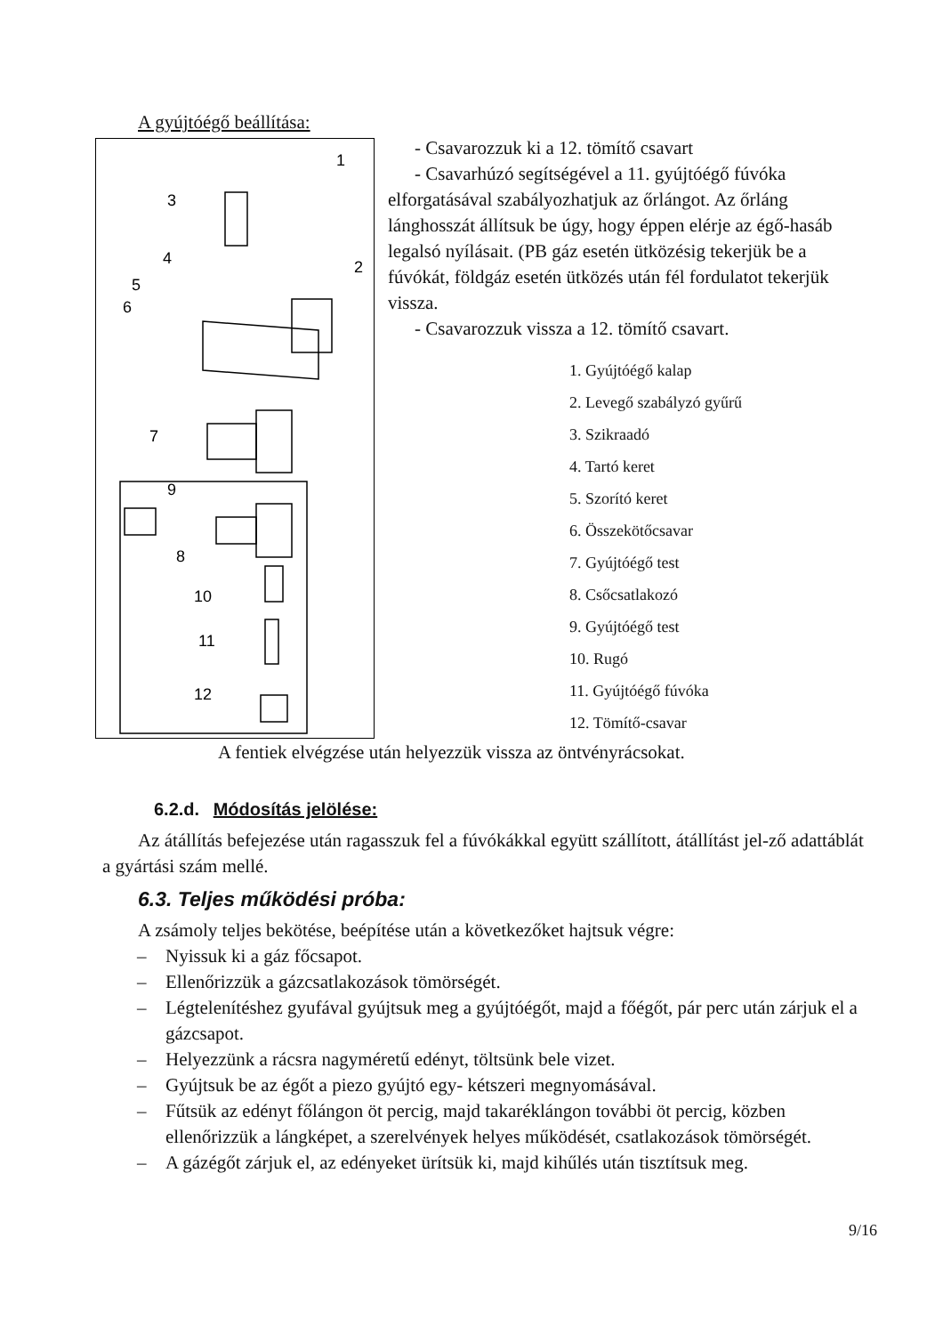A gyújtóégő beállítása:
1
3
2
4
5
6
7
9
8
10
11
12
- Csavarozzuk ki a 12. tömítő csavart
- Csavarhúzó segítségével a 11. gyújtóégő fúvóka elforgatásával szabályozhatjuk az őrlángot. Az őrláng lánghosszát állítsuk be úgy, hogy éppen elérje az égő-hasáb legalsó nyílásait. (PB gáz esetén ütközésig tekerjük be a fúvókát, földgáz esetén ütközés után fél fordulatot tekerjük vissza.
- Csavarozzuk vissza a 12. tömítő csavart.
1. Gyújtóégő kalap
2. Levegő szabályzó gyűrű
3. Szikraadó
4. Tartó keret
5. Szorító keret
6. Összekötőcsavar
7. Gyújtóégő test
8. Csőcsatlakozó
9. Gyújtóégő test
10. Rugó
11. Gyújtóégő fúvóka
12. Tömítő-csavar
A fentiek elvégzése után helyezzük vissza az öntvényrácsokat.
6.2.d. Módosítás jelölése:
Az átállítás befejezése után ragasszuk fel a fúvókákkal együtt szállított, átállítást jel-ző adattáblát a gyártási szám mellé.
6.3. Teljes működési próba:
A zsámoly teljes bekötése, beépítése után a következőket hajtsuk végre:
– Nyissuk ki a gáz főcsapot.
– Ellenőrizzük a gázcsatlakozások tömörségét.
– Légtelenítéshez gyufával gyújtsuk meg a gyújtóégőt, majd a főégőt, pár perc után zárjuk el a gázcsapot.
– Helyezzünk a rácsra nagyméretű edényt, töltsünk bele vizet.
– Gyújtsuk be az égőt a piezo gyújtó egy- kétszeri megnyomásával.
– Fűtsük az edényt főlángon öt percig, majd takaréklángon további öt percig, közben ellenőrizzük a lángképet, a szerelvények helyes működését, csatlakozások tömörségét.
– A gázégőt zárjuk el, az edényeket ürítsük ki, majd kihűlés után tisztítsuk meg.
9/16